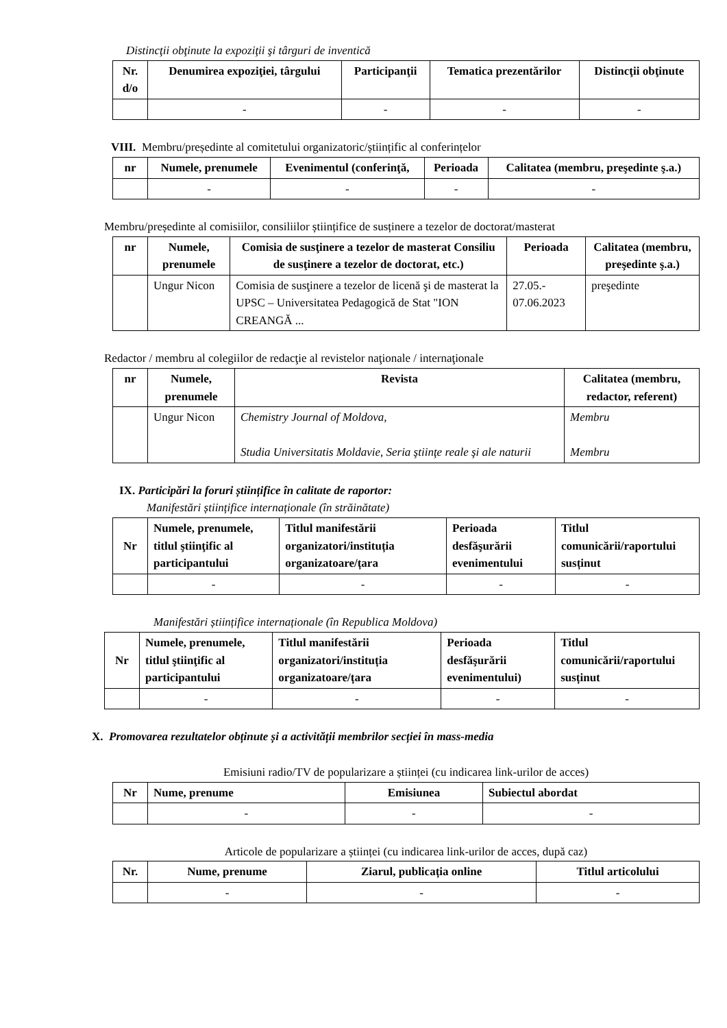Distincţii obţinute la expoziţii şi târguri de inventică
| Nr. d/o | Denumirea expoziţiei, târgului | Participanţii | Tematica prezentărilor | Distincţii obţinute |
| --- | --- | --- | --- | --- |
| | - | - | - | - |
VIII. Membru/președinte al comitetului organizatoric/științific al conferințelor
| nr | Numele, prenumele | Evenimentul (conferinţă, | Perioada | Calitatea (membru, preşedinte ş.a.) |
| --- | --- | --- | --- | --- |
| | - | - | - | - |
Membru/președinte al comisiilor, consiliilor științifice de susținere a tezelor de doctorat/masterat
| nr | Numele, prenumele | Comisia de susţinere a tezelor de masterat Consiliu de susţinere a tezelor de doctorat, etc.) | Perioada | Calitatea (membru, preşedinte ş.a.) |
| --- | --- | --- | --- | --- |
| | Ungur Nicon | Comisia de susţinere a tezelor de licenă şi de masterat la UPSC – Universitatea Pedagogică de Stat "ION CREANGĂ ... | 27.05.- 07.06.2023 | preşedinte |
Redactor / membru al colegiilor de redacţie al revistelor naţionale / internaţionale
| nr | Numele, prenumele | Revista | Calitatea (membru, redactor, referent) |
| --- | --- | --- | --- |
| | Ungur Nicon | Chemistry Journal of Moldova, Studia Universitatis Moldavie, Seria ştiinţe reale şi ale naturii | Membru Membru |
IX. Participări la foruri științifice în calitate de raportor:
Manifestări științifice internaționale (în străinătate)
| Nr | Numele, prenumele, titlul ştiinţific al participantului | Titlul manifestării organizatori/instituția organizatoare/țara | Perioada desfăşurării evenimentului | Titlul comunicării/raportului susținut |
| --- | --- | --- | --- | --- |
| | - | - | - | - |
Manifestări științifice internaționale (în Republica Moldova)
| Nr | Numele, prenumele, titlul ştiinţific al participantului | Titlul manifestării organizatori/instituția organizatoare/țara | Perioada desfăşurării evenimentului) | Titlul comunicării/raportului susținut |
| --- | --- | --- | --- | --- |
| | - | - | - | - |
X. Promovarea rezultatelor obținute și a activității membrilor secției în mass-media
Emisiuni radio/TV de popularizare a științei (cu indicarea link-urilor de acces)
| Nr | Nume, prenume | Emisiunea | Subiectul abordat |
| --- | --- | --- | --- |
| | - | - | - |
Articole de popularizare a științei (cu indicarea link-urilor de acces, după caz)
| Nr. | Nume, prenume | Ziarul, publicația online | Titlul articolului |
| --- | --- | --- | --- |
| | - | - | - |